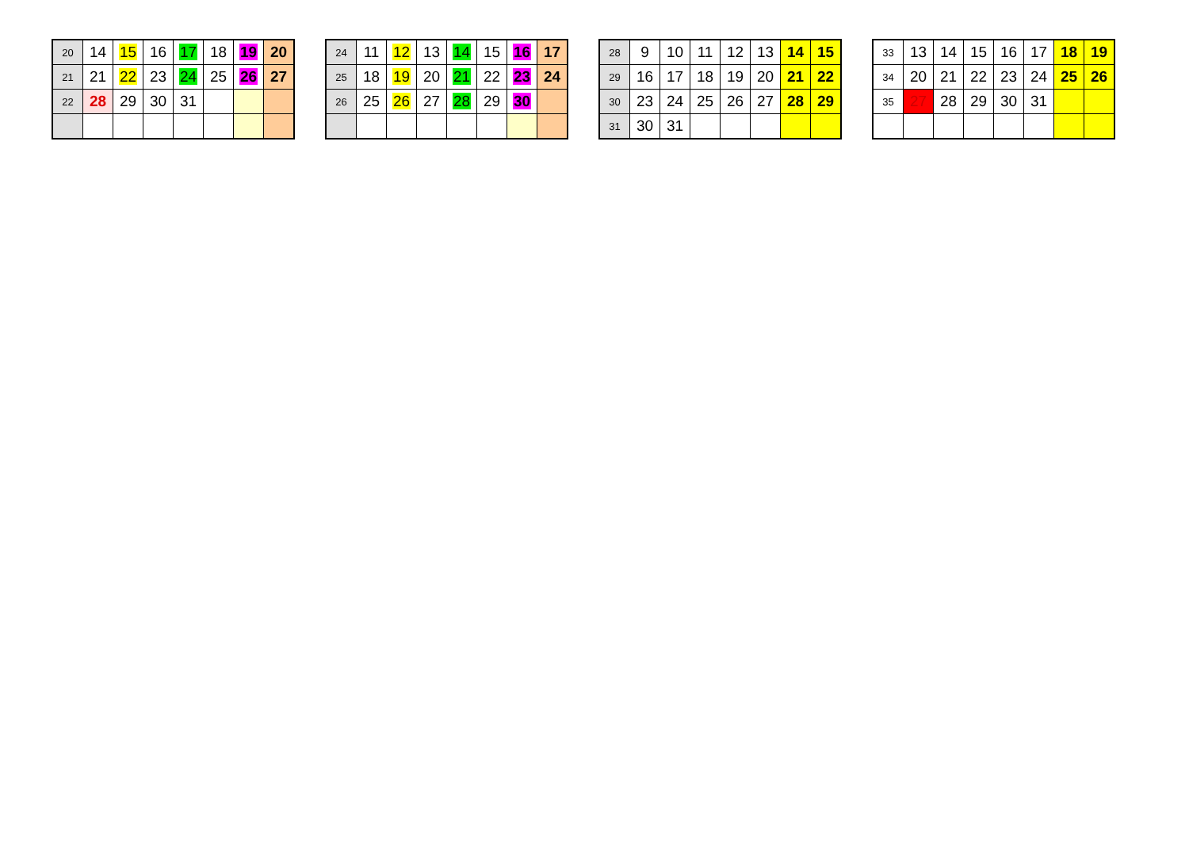| 20 | 14 | 15 | 16 | 17 | 18 | 19 | 20 |
| 21 | 21 | 22 | 23 | 24 | 25 | 26 | 27 |
| 22 | 28 | 29 | 30 | 31 | | | |
| 24 | 11 | 12 | 13 | 14 | 15 | 16 | 17 |
| 25 | 18 | 19 | 20 | 21 | 22 | 23 | 24 |
| 26 | 25 | 26 | 27 | 28 | 29 | 30 | |
| 28 | 9 | 10 | 11 | 12 | 13 | 14 | 15 |
| 29 | 16 | 17 | 18 | 19 | 20 | 21 | 22 |
| 30 | 23 | 24 | 25 | 26 | 27 | 28 | 29 |
| 31 | 30 | 31 | | | | | |
| 33 | 13 | 14 | 15 | 16 | 17 | 18 | 19 |
| 34 | 20 | 21 | 22 | 23 | 24 | 25 | 26 |
| 35 | 27 | 28 | 29 | 30 | 31 | | |